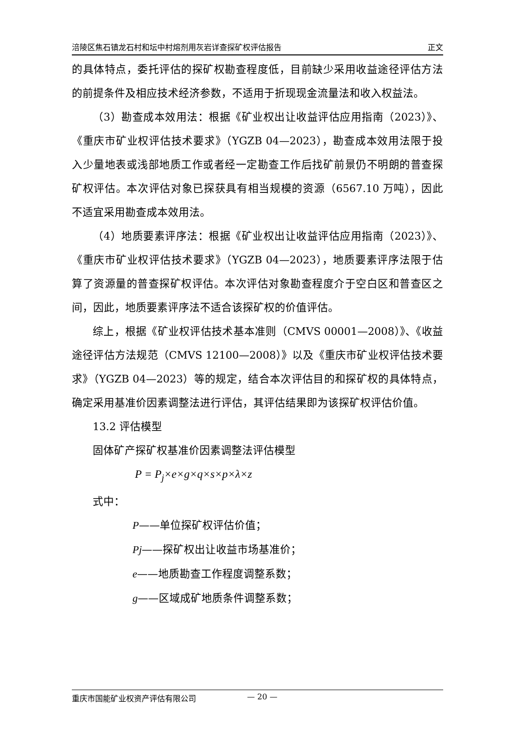涪陵区焦石镇龙石村和坛中村熔剂用灰岩详查探矿权评估报告 正文
的具体特点，委托评估的探矿权勘查程度低，目前缺少采用收益途径评估方法的前提条件及相应技术经济参数，不适用于折现现金流量法和收入权益法。
（3）勘查成本效用法：根据《矿业权出让收益评估应用指南（2023）》、《重庆市矿业权评估技术要求》（YGZB 04—2023），勘查成本效用法限于投入少量地表或浅部地质工作或者经一定勘查工作后找矿前景仍不明朗的普查探矿权评估。本次评估对象已探获具有相当规模的资源（6567.10 万吨），因此不适宜采用勘查成本效用法。
（4）地质要素评序法：根据《矿业权出让收益评估应用指南（2023）》、《重庆市矿业权评估技术要求》（YGZB 04—2023），地质要素评序法限于估算了资源量的普查探矿权评估。本次评估对象勘查程度介于空白区和普查区之间，因此，地质要素评序法不适合该探矿权的价值评估。
综上，根据《矿业权评估技术基本准则（CMVS 00001—2008）》、《收益途径评估方法规范（CMVS 12100—2008）》以及《重庆市矿业权评估技术要求》（YGZB 04—2023）等的规定，结合本次评估目的和探矿权的具体特点，确定采用基准价因素调整法进行评估，其评估结果即为该探矿权评估价值。
13.2 评估模型
固体矿产探矿权基准价因素调整法评估模型
P = P<sub>j</sub>×e×g×q×s×p×λ×z
式中：
P——单位探矿权评估价值；
Pj——探矿权出让收益市场基准价；
e——地质勘查工作程度调整系数；
g——区域成矿地质条件调整系数；
重庆市国能矿业权资产评估有限公司 — 20 —